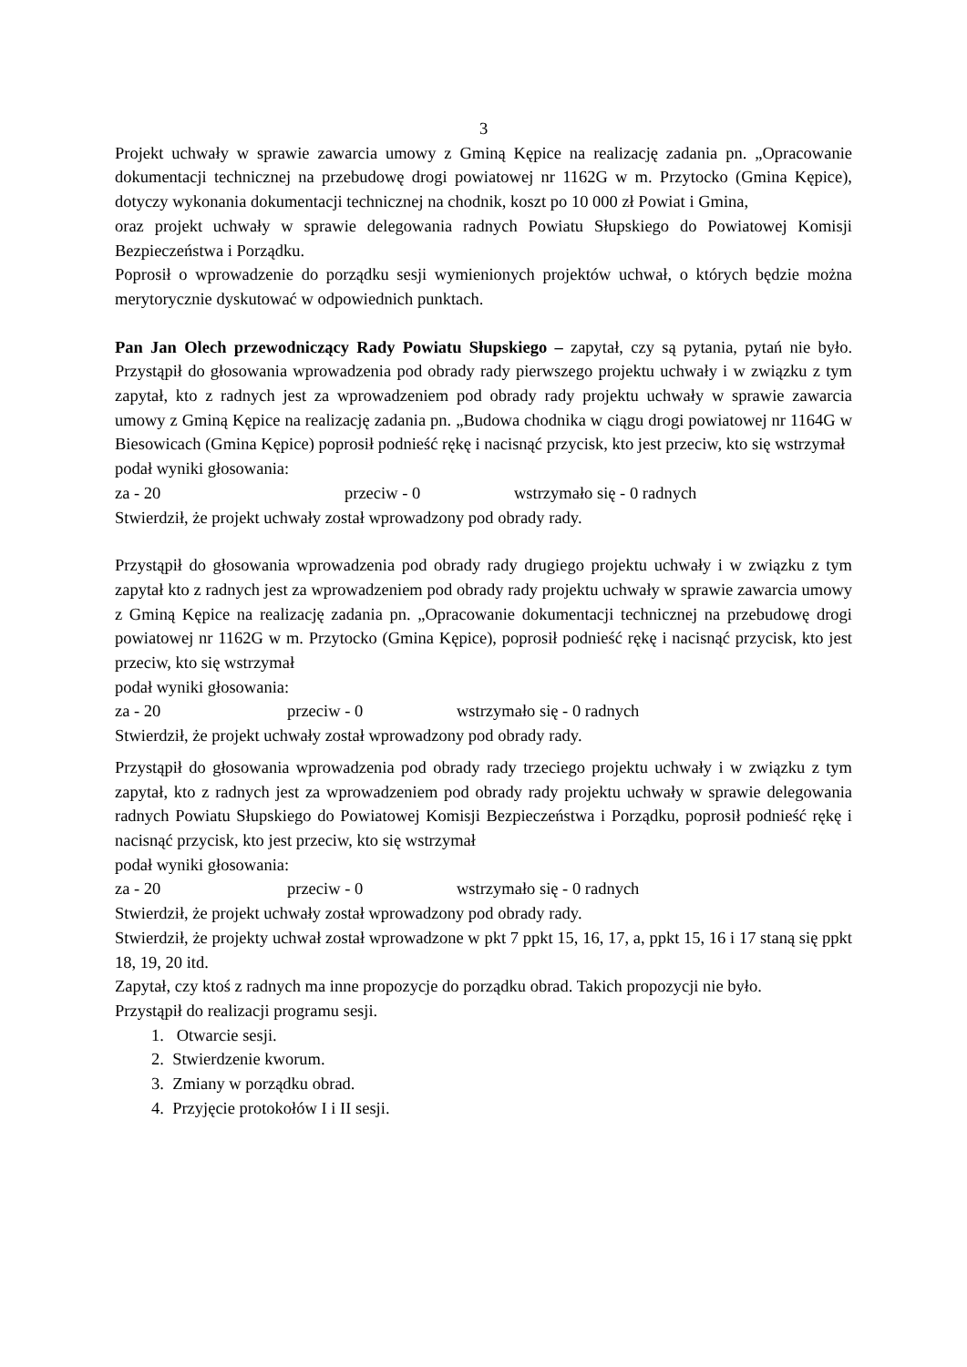3
Projekt uchwały w sprawie zawarcia umowy z Gminą Kępice na realizację zadania pn. „Opracowanie dokumentacji technicznej na przebudowę drogi powiatowej nr 1162G w m. Przytocko (Gmina Kępice), dotyczy wykonania dokumentacji technicznej na chodnik, koszt po 10 000 zł Powiat i Gmina,
oraz projekt uchwały w sprawie delegowania radnych Powiatu Słupskiego do Powiatowej Komisji Bezpieczeństwa i Porządku.
Poprosił o wprowadzenie do porządku sesji wymienionych projektów uchwał, o których będzie można merytorycznie dyskutować w odpowiednich punktach.
Pan Jan Olech przewodniczący Rady Powiatu Słupskiego – zapytał, czy są pytania, pytań nie było. Przystąpił do głosowania wprowadzenia pod obrady rady pierwszego projektu uchwały i w związku z tym zapytał, kto z radnych jest za wprowadzeniem pod obrady rady projektu uchwały w sprawie zawarcia umowy z Gminą Kępice na realizację zadania pn. „Budowa chodnika w ciągu drogi powiatowej nr 1164G w Biesowicach (Gmina Kępice) poprosił podnieść rękę i nacisnąć przycisk, kto jest przeciw, kto się wstrzymał
podał wyniki głosowania:
za - 20 przeciw - 0 wstrzymało się - 0 radnych
Stwierdził, że projekt uchwały został wprowadzony pod obrady rady.
Przystąpił do głosowania wprowadzenia pod obrady rady drugiego projektu uchwały i w związku z tym zapytał kto z radnych jest za wprowadzeniem pod obrady rady projektu uchwały w sprawie zawarcia umowy z Gminą Kępice na realizację zadania pn. „Opracowanie dokumentacji technicznej na przebudowę drogi powiatowej nr 1162G w m. Przytocko (Gmina Kępice), poprosił podnieść rękę i nacisnąć przycisk, kto jest przeciw, kto się wstrzymał
podał wyniki głosowania:
za - 20 przeciw - 0 wstrzymało się - 0 radnych
Stwierdził, że projekt uchwały został wprowadzony pod obrady rady.
Przystąpił do głosowania wprowadzenia pod obrady rady trzeciego projektu uchwały i w związku z tym zapytał, kto z radnych jest za wprowadzeniem pod obrady rady projektu uchwały w sprawie delegowania radnych Powiatu Słupskiego do Powiatowej Komisji Bezpieczeństwa i Porządku, poprosił podnieść rękę i nacisnąć przycisk, kto jest przeciw, kto się wstrzymał
podał wyniki głosowania:
za - 20 przeciw - 0 wstrzymało się - 0 radnych
Stwierdził, że projekt uchwały został wprowadzony pod obrady rady.
Stwierdził, że projekty uchwał został wprowadzone w pkt 7 ppkt 15, 16, 17, a, ppkt 15, 16 i 17 staną się ppkt 18, 19, 20 itd.
Zapytał, czy ktoś z radnych ma inne propozycje do porządku obrad. Takich propozycji nie było.
Przystąpił do realizacji programu sesji.
1. Otwarcie sesji.
2. Stwierdzenie kworum.
3. Zmiany w porządku obrad.
4. Przyjęcie protokołów I i II sesji.